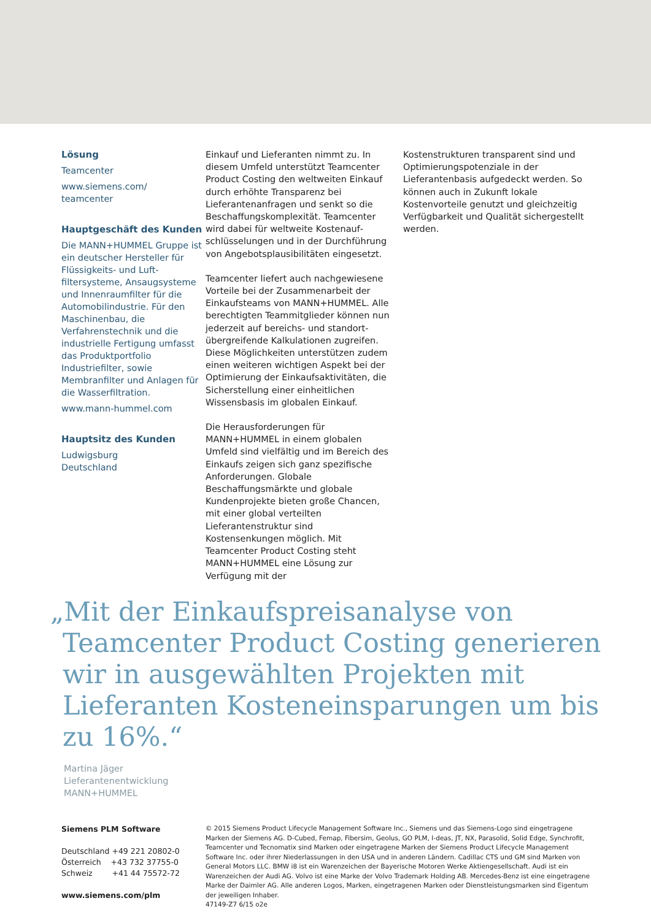Lösung
Teamcenter
www.siemens.com/
teamcenter
Hauptgeschäft des Kunden
Die MANN+HUMMEL Gruppe ist ein deutscher Hersteller für Flüssigkeits- und Luft­filtersysteme, Ansaugsysteme und Innenraumfilter für die Automobilindustrie. Für den Maschinenbau, die Verfahrenstechnik und die industrielle Fertigung umfasst das Produktportfolio Industriefilter, sowie Membranfilter und Anlagen für die Wasserfiltration.
www.mann-hummel.com
Hauptsitz des Kunden
Ludwigsburg
Deutschland
Einkauf und Lieferanten nimmt zu. In diesem Umfeld unterstützt Teamcenter Product Costing den weltweiten Einkauf durch erhöhte Transparenz bei Lieferantenanfragen und senkt so die Beschaffungskomplexität. Teamcenter wird dabei für weltweite Kostenauf­schlüsselungen und in der Durchführung von Angebotsplausibilitäten eingesetzt.
Teamcenter liefert auch nachgewiesene Vorteile bei der Zusammenarbeit der Einkaufsteams von MANN+HUMMEL. Alle berechtigten Teammitglieder können nun jederzeit auf bereichs- und standort­übergreifende Kalkulationen zugreifen. Diese Möglichkeiten unterstützen zudem einen weiteren wichtigen Aspekt bei der Optimierung der Einkaufsaktivitäten, die Sicherstellung einer einheitlichen Wissens­basis im globalen Einkauf.
Die Herausforderungen für MANN+HUMMEL in einem globalen Umfeld sind vielfältig und im Bereich des Einkaufs zeigen sich ganz spezifische Anforderungen. Globale Beschaffungsmärkte und globale Kunden­projekte bieten große Chancen, mit einer global verteilten Lieferantenstruktur sind Kostensenkungen möglich. Mit Teamcenter Product Costing steht MANN+HUMMEL eine Lösung zur Verfügung mit der
Kostenstrukturen transparent sind und Optimierungspotenziale in der Lieferantenbasis aufgedeckt werden. So können auch in Zukunft lokale Kostenvorteile genutzt und gleichzeitig Verfügbarkeit und Qualität sichergestellt werden.
„Mit der Einkaufspreisanalyse von Teamcenter Product Costing generieren wir in ausgewählten Projekten mit Lieferanten Kosteneinsparungen um bis zu 16%.“
Martina Jäger
Lieferantenentwicklung
MANN+HUMMEL
Siemens PLM Software
Deutschland +49 221 20802-0
Österreich +43 732 37755-0
Schweiz +41 44 75572-72
www.siemens.com/plm
© 2015 Siemens Product Lifecycle Management Software Inc., Siemens und das Siemens-Logo sind eingetragene Marken der Siemens AG. D-Cubed, Femap, Fibersim, Geolus, GO PLM, I-deas, JT, NX, Parasolid, Solid Edge, Synchrofit, Teamcenter und Tecnomatix sind Marken oder eingetragene Marken der Siemens Product Lifecycle Management Software Inc. oder ihrer Niederlassungen in den USA und in anderen Ländern. Cadillac CTS und GM sind Marken von General Motors LLC. BMW i8 ist ein Warenzeichen der Bayerische Motoren Werke Aktiengesellschaft. Audi ist ein Warenzeichen der Audi AG. Volvo ist eine Marke der Volvo Trademark Holding AB. Mercedes-Benz ist eine eingetragene Marke der Daimler AG. Alle anderen Logos, Marken, eingetragenen Marken oder Dienstleistungsmarken sind Eigentum der jeweiligen Inhaber.
47149-Z7 6/15 o2e